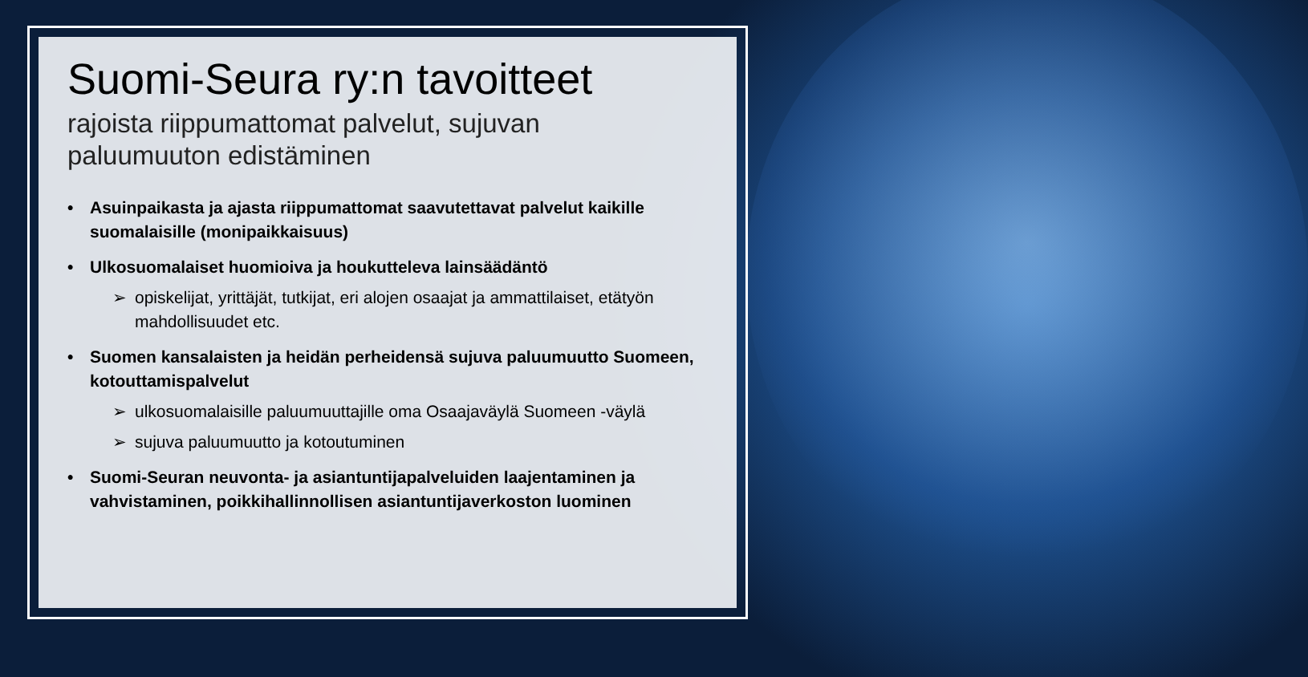Suomi-Seura ry:n tavoitteet
rajoista riippumattomat palvelut, sujuvan
paluumuuton edistäminen
• Asuinpaikasta ja ajasta riippumattomat saavutettavat palvelut kaikille suomalaisille (monipaikkaisuus)
• Ulkosuomalaiset huomioiva ja houkutteleva lainsäädäntö
➢ opiskelijat, yrittäjät, tutkijat, eri alojen osaajat ja ammattilaiset, etätyön mahdollisuudet etc.
• Suomen kansalaisten ja heidän perheidensä sujuva paluumuutto Suomeen, kotouttamispalvelut
➢ ulkosuomalaisille paluumuuttajille oma Osaajaväylä Suomeen -väylä
➢ sujuva paluumuutto ja kotoutuminen
• Suomi-Seuran neuvonta- ja asiantuntijapalveluiden laajentaminen ja vahvistaminen, poikkihallinnollisen asiantuntijaverkoston luominen